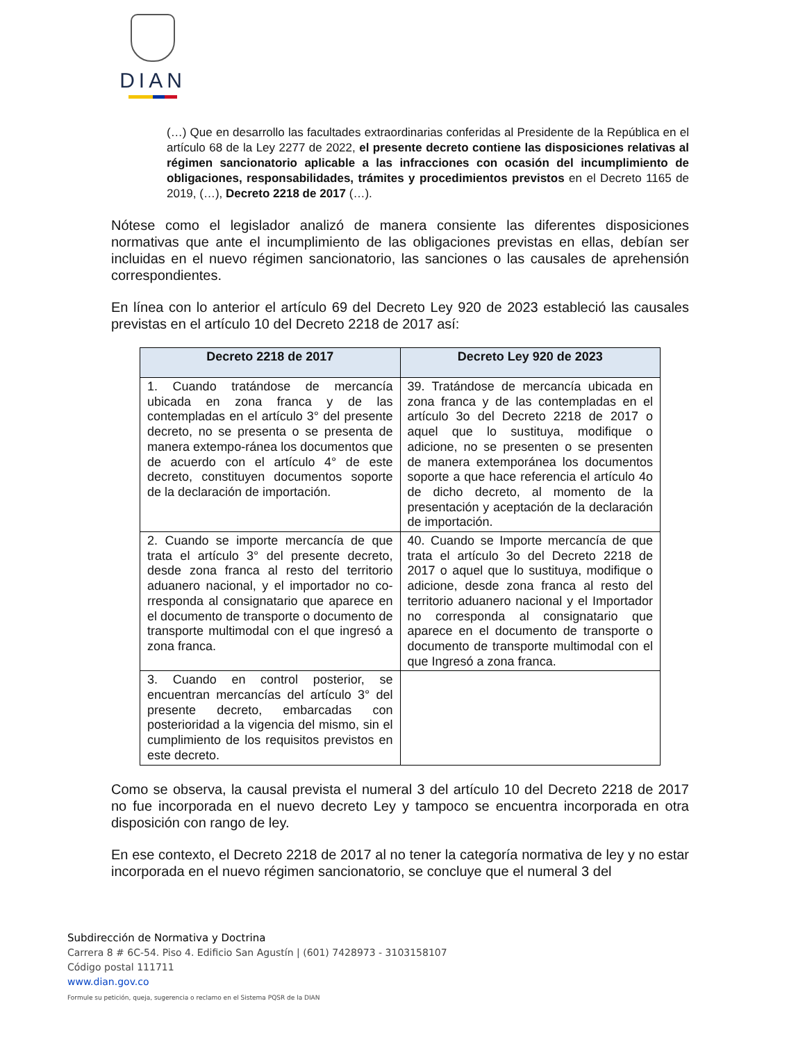DIAN
(…) Que en desarrollo las facultades extraordinarias conferidas al Presidente de la República en el artículo 68 de la Ley 2277 de 2022, el presente decreto contiene las disposiciones relativas al régimen sancionatorio aplicable a las infracciones con ocasión del incumplimiento de obligaciones, responsabilidades, trámites y procedimientos previstos en el Decreto 1165 de 2019, (…), Decreto 2218 de 2017 (…).
Nótese como el legislador analizó de manera consiente las diferentes disposiciones normativas que ante el incumplimiento de las obligaciones previstas en ellas, debían ser incluidas en el nuevo régimen sancionatorio, las sanciones o las causales de aprehensión correspondientes.
En línea con lo anterior el artículo 69 del Decreto Ley 920 de 2023 estableció las causales previstas en el artículo 10 del Decreto 2218 de 2017 así:
| Decreto 2218 de 2017 | Decreto Ley 920 de 2023 |
| --- | --- |
| 1. Cuando tratándose de mercancía ubicada en zona franca y de las contempladas en el artículo 3° del presente decreto, no se presenta o se presenta de manera extempo-ránea los documentos que de acuerdo con el artículo 4° de este decreto, constituyen documentos soporte de la declaración de importación. | 39. Tratándose de mercancía ubicada en zona franca y de las contempladas en el artículo 3o del Decreto 2218 de 2017 o aquel que lo sustituya, modifique o adicione, no se presenten o se presenten de manera extemporánea los documentos soporte a que hace referencia el artículo 4o de dicho decreto, al momento de la presentación y aceptación de la declaración de importación. |
| 2. Cuando se importe mercancía de que trata el artículo 3° del presente decreto, desde zona franca al resto del territorio aduanero nacional, y el importador no co-rresponda al consignatario que aparece en el documento de transporte o documento de transporte multimodal con el que ingresó a zona franca. | 40. Cuando se Importe mercancía de que trata el artículo 3o del Decreto 2218 de 2017 o aquel que lo sustituya, modifique o adicione, desde zona franca al resto del territorio aduanero nacional y el Importador no corresponda al consignatario que aparece en el documento de transporte o documento de transporte multimodal con el que Ingresó a zona franca. |
| 3. Cuando en control posterior, se encuentran mercancías del artículo 3° del presente decreto, embarcadas con posterioridad a la vigencia del mismo, sin el cumplimiento de los requisitos previstos en este decreto. | |
Como se observa, la causal prevista el numeral 3 del artículo 10 del Decreto 2218 de 2017 no fue incorporada en el nuevo decreto Ley y tampoco se encuentra incorporada en otra disposición con rango de ley.
En ese contexto, el Decreto 2218 de 2017 al no tener la categoría normativa de ley y no estar incorporada en el nuevo régimen sancionatorio, se concluye que el numeral 3 del
Subdirección de Normativa y Doctrina
Carrera 8 # 6C-54. Piso 4. Edificio San Agustín | (601) 7428973 - 3103158107
Código postal 111711
www.dian.gov.co
Formule su petición, queja, sugerencia o reclamo en el Sistema PQSR de la DIAN